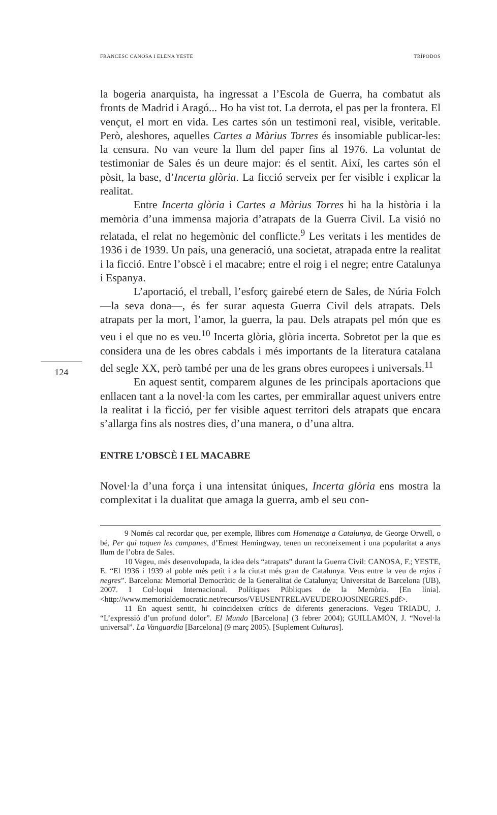FRANCESC CANOSA I ELENA YESTE TRÍPODOS
124
la bogeria anarquista, ha ingressat a l’Escola de Guerra, ha combatut als fronts de Madrid i Aragó... Ho ha vist tot. La derrota, el pas per la frontera. El vençut, el mort en vida. Les cartes són un testimoni real, visible, veritable. Però, aleshores, aquelles Cartes a Màrius Torres és insomiable publicar-les: la censura. No van veure la llum del paper fins al 1976. La voluntat de testimoniar de Sales és un deure major: és el sentit. Així, les cartes són el pòsit, la base, d’Incerta glòria. La ficció serveix per fer visible i explicar la realitat.
Entre Incerta glòria i Cartes a Màrius Torres hi ha la història i la memòria d’una immensa majoria d’atrapats de la Guerra Civil. La visió no relatada, el relat no hegemònic del conflicte.<sup>9</sup> Les veritats i les mentides de 1936 i de 1939. Un país, una generació, una societat, atrapada entre la realitat i la ficció. Entre l’obscè i el macabre; entre el roig i el negre; entre Catalunya i Espanya.
L’aportació, el treball, l’esforç gairebé etern de Sales, de Núria Folch —la seva dona—, és fer surar aquesta Guerra Civil dels atrapats. Dels atrapats per la mort, l’amor, la guerra, la pau. Dels atrapats pel món que es veu i el que no es veu.<sup>10</sup> Incerta glòria, glòria incerta. Sobretot per la que es considera una de les obres cabdals i més importants de la literatura catalana del segle XX, però també per una de les grans obres europees i universals.<sup>11</sup>
En aquest sentit, comparem algunes de les principals aportacions que enllacen tant a la novel·la com les cartes, per emmirallar aquest univers entre la realitat i la ficció, per fer visible aquest territori dels atrapats que encara s’allarga fins als nostres dies, d’una manera, o d’una altra.
ENTRE L’OBSCÈ I EL MACABRE
Novel·la d’una força i una intensitat úniques, Incerta glòria ens mostra la complexitat i la dualitat que amaga la guerra, amb el seu con-
9 Només cal recordar que, per exemple, llibres com Homenatge a Catalunya, de George Orwell, o bé, Per qui toquen les campanes, d’Ernest Hemingway, tenen un reconeixement i una popularitat a anys llum de l’obra de Sales.
10 Vegeu, més desenvolupada, la idea dels “atrapats” durant la Guerra Civil: CANOSA, F.; YESTE, E. “El 1936 i 1939 al poble més petit i a la ciutat més gran de Catalunya. Veus entre la veu de rojos i negres”. Barcelona: Memorial Democràtic de la Generalitat de Catalunya; Universitat de Barcelona (UB), 2007. I Col·loqui Internacional. Polítiques Públiques de la Memòria. [En línia]. <http://www.memorialdemocratic.net/recursos/VEUSENTRELAVEUDEROJOSINEGRES.pdf>.
11 En aquest sentit, hi coincideixen crítics de diferents generacions. Vegeu TRIADU, J. “L’expressió d’un profund dolor”. El Mundo [Barcelona] (3 febrer 2004); GUILLAMÓN, J. “Novel·la universal”. La Vanguardia [Barcelona] (9 març 2005). [Suplement Culturas].